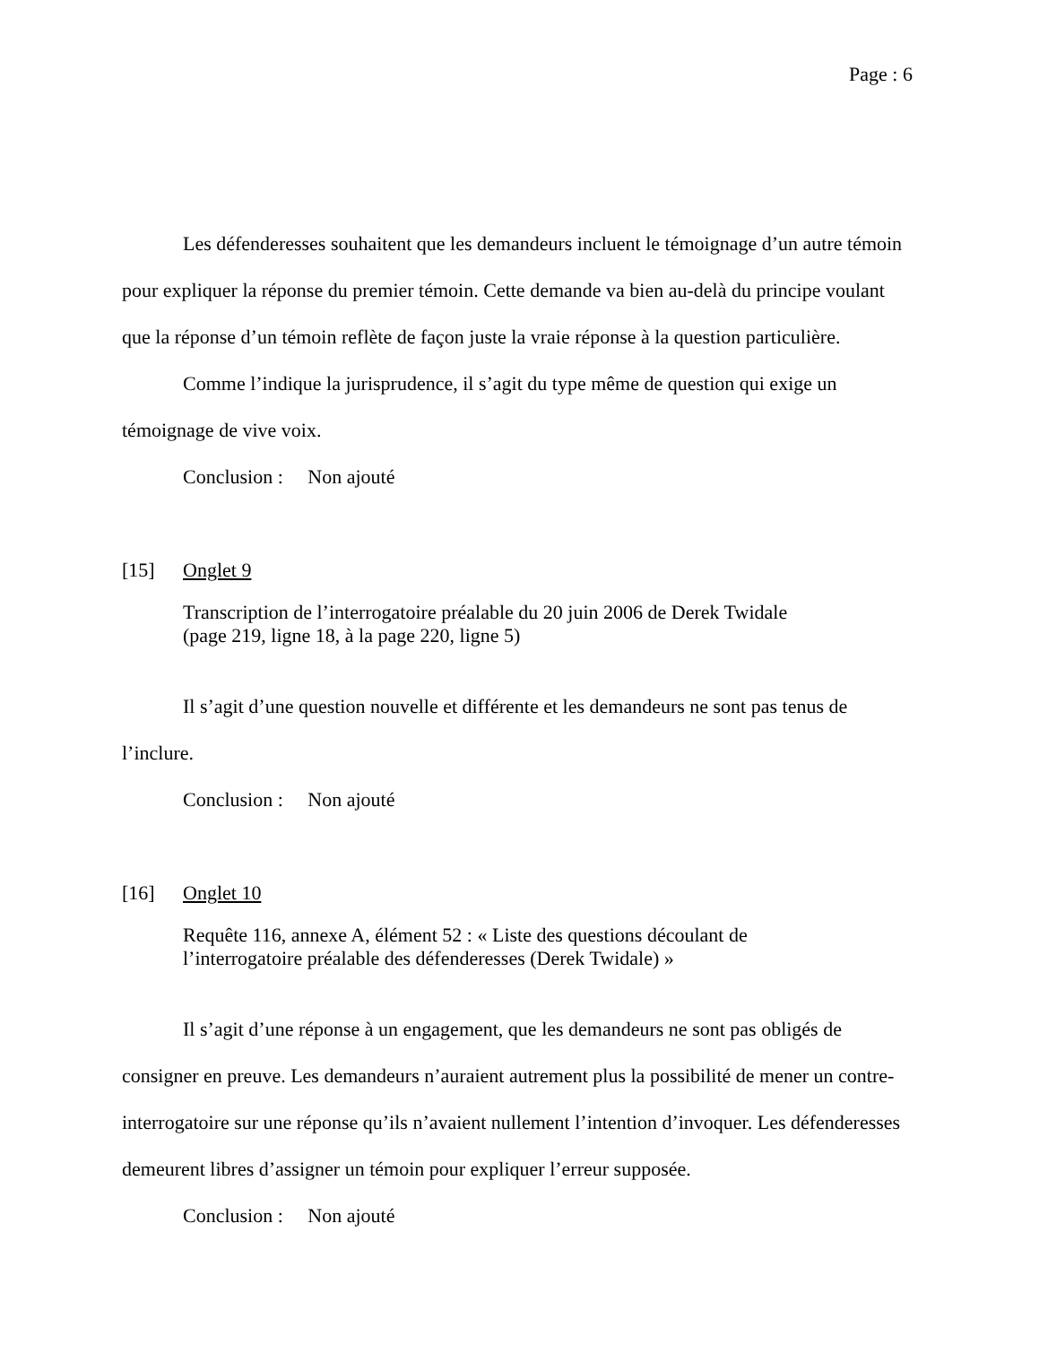Page : 6
Les défenderesses souhaitent que les demandeurs incluent le témoignage d’un autre témoin pour expliquer la réponse du premier témoin. Cette demande va bien au-delà du principe voulant que la réponse d’un témoin reflète de façon juste la vraie réponse à la question particulière.
Comme l’indique la jurisprudence, il s’agit du type même de question qui exige un témoignage de vive voix.
Conclusion : Non ajouté
[15] Onglet 9
Transcription de l’interrogatoire préalable du 20 juin 2006 de Derek Twidale
(page 219, ligne 18, à la page 220, ligne 5)
Il s’agit d’une question nouvelle et différente et les demandeurs ne sont pas tenus de l’inclure.
Conclusion : Non ajouté
[16] Onglet 10
Requête 116, annexe A, élément 52 : « Liste des questions découlant de
l’interrogatoire préalable des défenderesses (Derek Twidale) »
Il s’agit d’une réponse à un engagement, que les demandeurs ne sont pas obligés de consigner en preuve. Les demandeurs n’auraient autrement plus la possibilité de mener un contre-interrogatoire sur une réponse qu’ils n’avaient nullement l’intention d’invoquer. Les défenderesses demeurent libres d’assigner un témoin pour expliquer l’erreur supposée.
Conclusion : Non ajouté